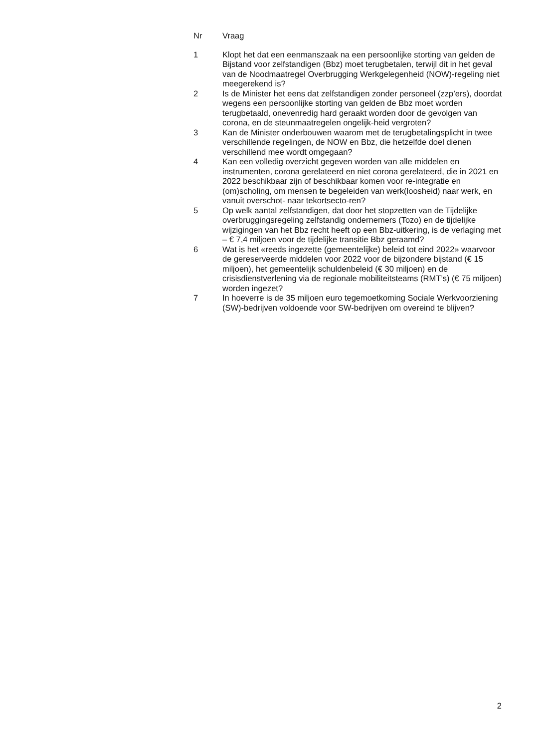| Nr | Vraag |
| --- | --- |
| 1 | Klopt het dat een eenmanszaak na een persoonlijke storting van gelden de Bijstand voor zelfstandigen (Bbz) moet terugbetalen, terwijl dit in het geval van de Noodmaatregel Overbrugging Werkgelegenheid (NOW)-regeling niet meegerekend is? |
| 2 | Is de Minister het eens dat zelfstandigen zonder personeel (zzp’ers), doordat wegens een persoonlijke storting van gelden de Bbz moet worden terugbetaald, onevenredig hard geraakt worden door de gevolgen van corona, en de steunmaatregelen ongelijk-heid vergroten? |
| 3 | Kan de Minister onderbouwen waarom met de terugbetalingsplicht in twee verschillende regelingen, de NOW en Bbz, die hetzelfde doel dienen verschillend mee wordt omgegaan? |
| 4 | Kan een volledig overzicht gegeven worden van alle middelen en instrumenten, corona gerelateerd en niet corona gerelateerd, die in 2021 en 2022 beschikbaar zijn of beschikbaar komen voor re-integratie en (om)scholing, om mensen te begeleiden van werk(loosheid) naar werk, en vanuit overschot- naar tekortsecto-ren? |
| 5 | Op welk aantal zelfstandigen, dat door het stopzetten van de Tijdelijke overbruggingsregeling zelfstandig ondernemers (Tozo) en de tijdelijke wijzigingen van het Bbz recht heeft op een Bbz-uitkering, is de verlaging met – € 7,4 miljoen voor de tijdelijke transitie Bbz geraamd? |
| 6 | Wat is het «reeds ingezette (gemeentelijke) beleid tot eind 2022» waarvoor de gereserveerde middelen voor 2022 voor de bijzondere bijstand (€ 15 miljoen), het gemeentelijk schuldenbeleid (€ 30 miljoen) en de crisisdienstverlening via de regionale mobiliteitsteams (RMT’s) (€ 75 miljoen) worden ingezet? |
| 7 | In hoeverre is de 35 miljoen euro tegemoetkoming Sociale Werkvoorziening (SW)-bedrijven voldoende voor SW-bedrijven om overeind te blijven? |
2